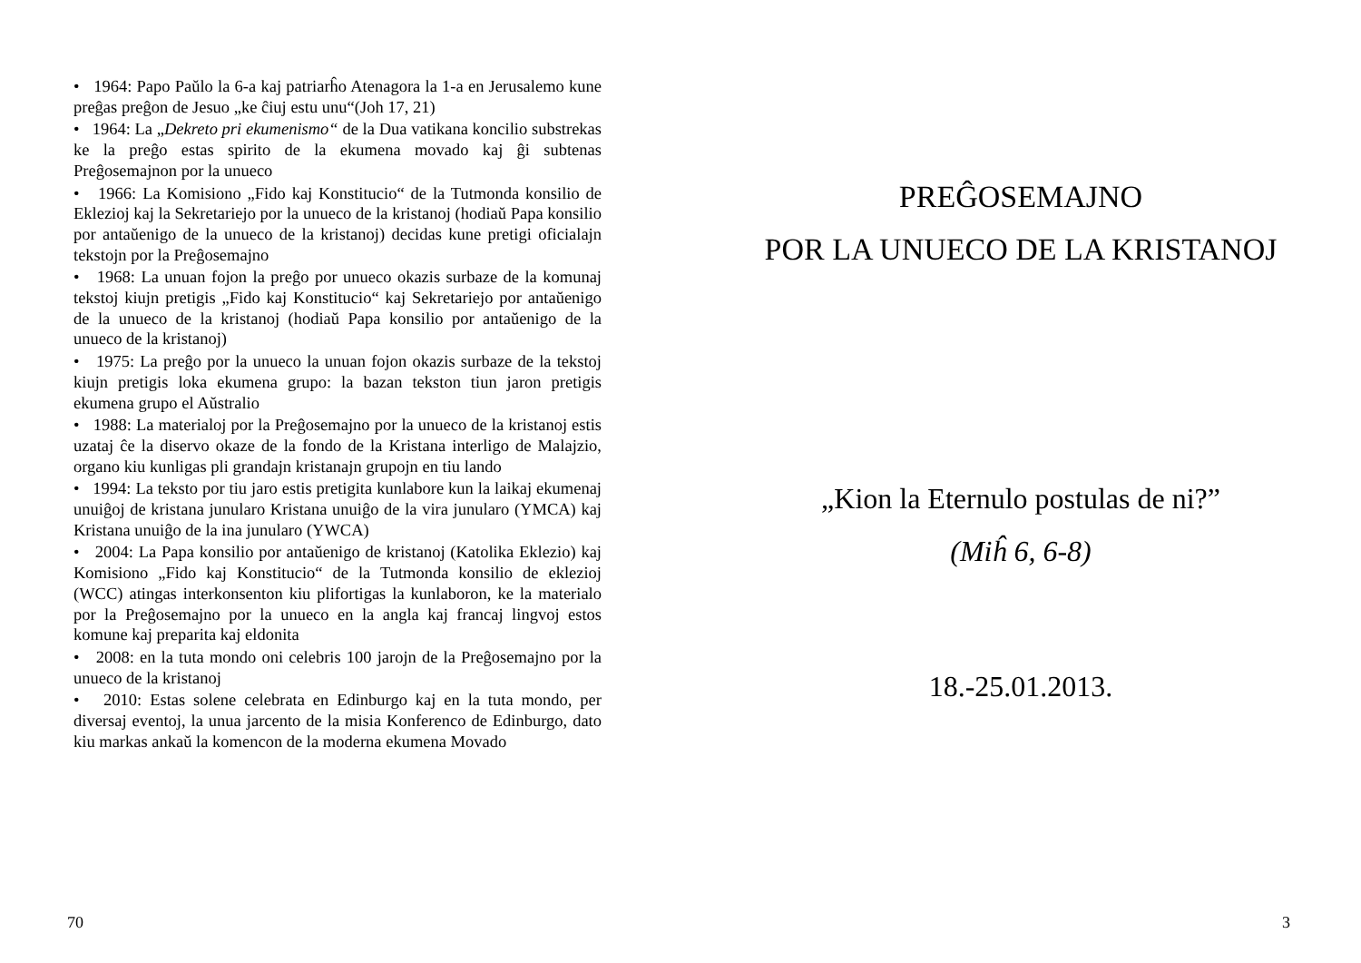• 1964: Papo Paŭlo la 6-a kaj patriarĥo Atenagora la 1-a en Jerusalemo kune preĝas preĝon de Jesuo „ke ĉiuj estu unu“(Joh 17, 21)
• 1964: La „Dekreto pri ekumenismo“ de la Dua vatikana koncilio substrekas ke la preĝo estas spirito de la ekumena movado kaj ĝi subtenas Preĝosemajnon por la unueco
• 1966: La Komisiono „Fido kaj Konstitucio“ de la Tutmonda konsilio de Eklezioj kaj la Sekretariejo por la unueco de la kristanoj (hodiaŭ Papa konsilio por antaŭenigo de la unueco de la kristanoj) decidas kune pretigi oficialajn tekstojn por la Preĝosemajno
• 1968: La unuan fojon la preĝo por unueco okazis surbaze de la komunaj tekstoj kiujn pretigis „Fido kaj Konstitucio“ kaj Sekretariejo por antaŭenigo de la unueco de la kristanoj (hodiaŭ Papa konsilio por antaŭenigo de la unueco de la kristanoj)
• 1975: La preĝo por la unueco la unuan fojon okazis surbaze de la tekstoj kiujn pretigis loka ekumena grupo: la bazan tekston tiun jaron pretigis ekumena grupo el Aŭstralio
• 1988: La materialoj por la Preĝosemajno por la unueco de la kristanoj estis uzataj ĉe la diservo okaze de la fondo de la Kristana interligo de Malajzio, organo kiu kunligas pli grandajn kristanajn grupojn en tiu lando
• 1994: La teksto por tiu jaro estis pretigita kunlabore kun la laikaj ekumenaj unuiĝoj de kristana junularo Kristana unuiĝo de la vira junularo (YMCA) kaj Kristana unuiĝo de la ina junularo (YWCA)
• 2004: La Papa konsilio por antaŭenigo de kristanoj (Katolika Eklezio) kaj Komisiono „Fido kaj Konstitucio“ de la Tutmonda konsilio de eklezioj (WCC) atingas interkonsenton kiu plifortigas la kunlaboron, ke la materialo por la Preĝosemajno por la unueco en la angla kaj francaj lingvoj estos komune kaj preparita kaj eldonita
• 2008: en la tuta mondo oni celebris 100 jarojn de la Preĝosemajno por la unueco de la kristanoj
• 2010: Estas solene celebrata en Edinburgo kaj en la tuta mondo, per diversaj eventoj, la unua jarcento de la misia Konferenco de Edinburgo, dato kiu markas ankaŭ la komencon de la moderna ekumena Movado
70
PREĜOSEMAJNO
POR LA UNUECO DE LA KRISTANOJ
„Kion la Eternulo postulas de ni?”
(Miĥ 6, 6-8)
18.-25.01.2013.
3